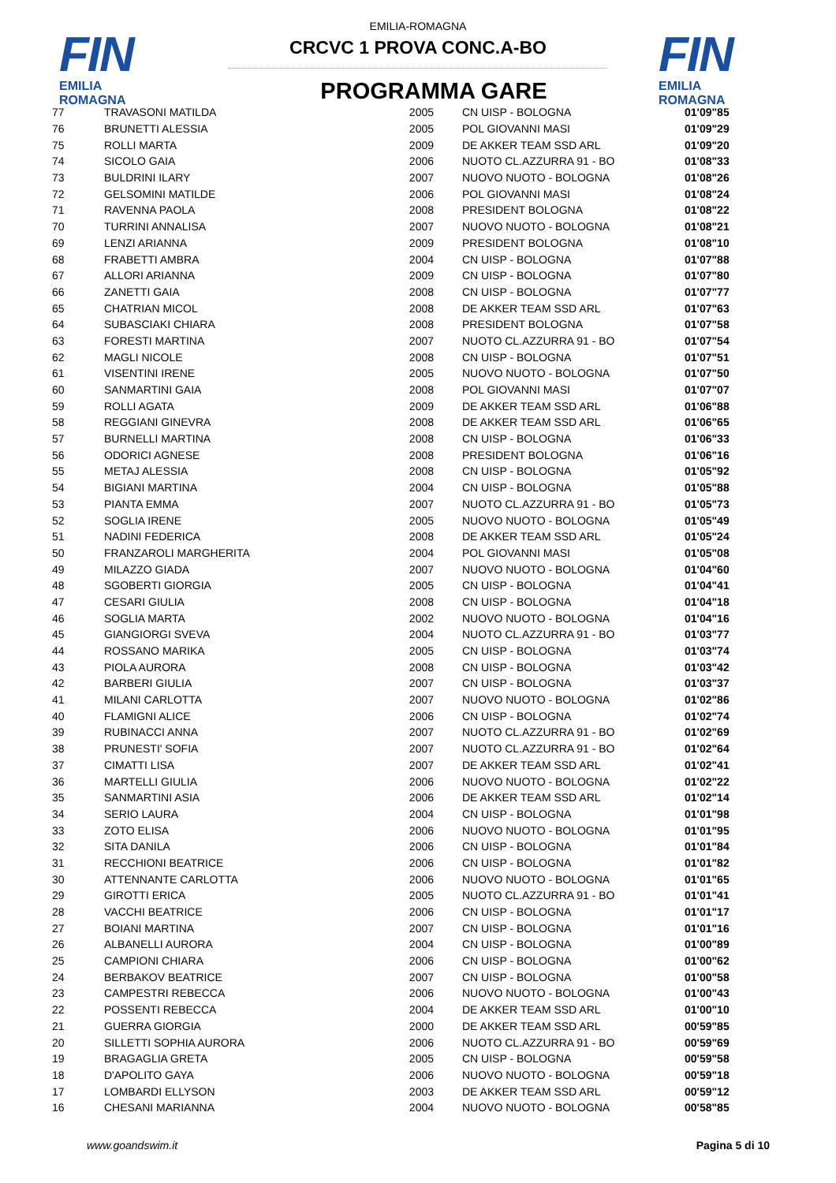FIN
EMILIA ROMAGNA
FIN
EMILIA ROMAGNA
EMILIA-ROMAGNA
CRCVC 1 PROVA CONC.A-BO
PROGRAMMA GARE
| 77 | TRAVASONI MATILDA | 2005 | CN UISP - BOLOGNA | 01'09"85 |
| 76 | BRUNETTI ALESSIA | 2005 | POL GIOVANNI MASI | 01'09"29 |
| 75 | ROLLI MARTA | 2009 | DE AKKER TEAM SSD ARL | 01'09"20 |
| 74 | SICOLO GAIA | 2006 | NUOTO CL.AZZURRA 91 - BO | 01'08"33 |
| 73 | BULDRINI ILARY | 2007 | NUOVO NUOTO - BOLOGNA | 01'08"26 |
| 72 | GELSOMINI MATILDE | 2006 | POL GIOVANNI MASI | 01'08"24 |
| 71 | RAVENNA PAOLA | 2008 | PRESIDENT BOLOGNA | 01'08"22 |
| 70 | TURRINI ANNALISA | 2007 | NUOVO NUOTO - BOLOGNA | 01'08"21 |
| 69 | LENZI ARIANNA | 2009 | PRESIDENT BOLOGNA | 01'08"10 |
| 68 | FRABETTI AMBRA | 2004 | CN UISP - BOLOGNA | 01'07"88 |
| 67 | ALLORI ARIANNA | 2009 | CN UISP - BOLOGNA | 01'07"80 |
| 66 | ZANETTI GAIA | 2008 | CN UISP - BOLOGNA | 01'07"77 |
| 65 | CHATRIAN MICOL | 2008 | DE AKKER TEAM SSD ARL | 01'07"63 |
| 64 | SUBASCIAKI CHIARA | 2008 | PRESIDENT BOLOGNA | 01'07"58 |
| 63 | FORESTI MARTINA | 2007 | NUOTO CL.AZZURRA 91 - BO | 01'07"54 |
| 62 | MAGLI NICOLE | 2008 | CN UISP - BOLOGNA | 01'07"51 |
| 61 | VISENTINI IRENE | 2005 | NUOVO NUOTO - BOLOGNA | 01'07"50 |
| 60 | SANMARTINI GAIA | 2008 | POL GIOVANNI MASI | 01'07"07 |
| 59 | ROLLI AGATA | 2009 | DE AKKER TEAM SSD ARL | 01'06"88 |
| 58 | REGGIANI GINEVRA | 2008 | DE AKKER TEAM SSD ARL | 01'06"65 |
| 57 | BURNELLI MARTINA | 2008 | CN UISP - BOLOGNA | 01'06"33 |
| 56 | ODORICI AGNESE | 2008 | PRESIDENT BOLOGNA | 01'06"16 |
| 55 | METAJ ALESSIA | 2008 | CN UISP - BOLOGNA | 01'05"92 |
| 54 | BIGIANI MARTINA | 2004 | CN UISP - BOLOGNA | 01'05"88 |
| 53 | PIANTA EMMA | 2007 | NUOTO CL.AZZURRA 91 - BO | 01'05"73 |
| 52 | SOGLIA IRENE | 2005 | NUOVO NUOTO - BOLOGNA | 01'05"49 |
| 51 | NADINI FEDERICA | 2008 | DE AKKER TEAM SSD ARL | 01'05"24 |
| 50 | FRANZAROLI MARGHERITA | 2004 | POL GIOVANNI MASI | 01'05"08 |
| 49 | MILAZZO GIADA | 2007 | NUOVO NUOTO - BOLOGNA | 01'04"60 |
| 48 | SGOBERTI GIORGIA | 2005 | CN UISP - BOLOGNA | 01'04"41 |
| 47 | CESARI GIULIA | 2008 | CN UISP - BOLOGNA | 01'04"18 |
| 46 | SOGLIA MARTA | 2002 | NUOVO NUOTO - BOLOGNA | 01'04"16 |
| 45 | GIANGIORGI SVEVA | 2004 | NUOTO CL.AZZURRA 91 - BO | 01'03"77 |
| 44 | ROSSANO MARIKA | 2005 | CN UISP - BOLOGNA | 01'03"74 |
| 43 | PIOLA AURORA | 2008 | CN UISP - BOLOGNA | 01'03"42 |
| 42 | BARBERI GIULIA | 2007 | CN UISP - BOLOGNA | 01'03"37 |
| 41 | MILANI CARLOTTA | 2007 | NUOVO NUOTO - BOLOGNA | 01'02"86 |
| 40 | FLAMIGNI ALICE | 2006 | CN UISP - BOLOGNA | 01'02"74 |
| 39 | RUBINACCI ANNA | 2007 | NUOTO CL.AZZURRA 91 - BO | 01'02"69 |
| 38 | PRUNESTI' SOFIA | 2007 | NUOTO CL.AZZURRA 91 - BO | 01'02"64 |
| 37 | CIMATTI LISA | 2007 | DE AKKER TEAM SSD ARL | 01'02"41 |
| 36 | MARTELLI GIULIA | 2006 | NUOVO NUOTO - BOLOGNA | 01'02"22 |
| 35 | SANMARTINI ASIA | 2006 | DE AKKER TEAM SSD ARL | 01'02"14 |
| 34 | SERIO LAURA | 2004 | CN UISP - BOLOGNA | 01'01"98 |
| 33 | ZOTO ELISA | 2006 | NUOVO NUOTO - BOLOGNA | 01'01"95 |
| 32 | SITA DANILA | 2006 | CN UISP - BOLOGNA | 01'01"84 |
| 31 | RECCHIONI BEATRICE | 2006 | CN UISP - BOLOGNA | 01'01"82 |
| 30 | ATTENNANTE CARLOTTA | 2006 | NUOVO NUOTO - BOLOGNA | 01'01"65 |
| 29 | GIROTTI ERICA | 2005 | NUOTO CL.AZZURRA 91 - BO | 01'01"41 |
| 28 | VACCHI BEATRICE | 2006 | CN UISP - BOLOGNA | 01'01"17 |
| 27 | BOIANI MARTINA | 2007 | CN UISP - BOLOGNA | 01'01"16 |
| 26 | ALBANELLI AURORA | 2004 | CN UISP - BOLOGNA | 01'00"89 |
| 25 | CAMPIONI CHIARA | 2006 | CN UISP - BOLOGNA | 01'00"62 |
| 24 | BERBAKOV BEATRICE | 2007 | CN UISP - BOLOGNA | 01'00"58 |
| 23 | CAMPESTRI REBECCA | 2006 | NUOVO NUOTO - BOLOGNA | 01'00"43 |
| 22 | POSSENTI REBECCA | 2004 | DE AKKER TEAM SSD ARL | 01'00"10 |
| 21 | GUERRA GIORGIA | 2000 | DE AKKER TEAM SSD ARL | 00'59"85 |
| 20 | SILLETTI SOPHIA AURORA | 2006 | NUOTO CL.AZZURRA 91 - BO | 00'59"69 |
| 19 | BRAGAGLIA GRETA | 2005 | CN UISP - BOLOGNA | 00'59"58 |
| 18 | D'APOLITO GAYA | 2006 | NUOVO NUOTO - BOLOGNA | 00'59"18 |
| 17 | LOMBARDI ELLYSON | 2003 | DE AKKER TEAM SSD ARL | 00'59"12 |
| 16 | CHESANI MARIANNA | 2004 | NUOVO NUOTO - BOLOGNA | 00'58"85 |
Pagina 5 di 10 www.goandswim.it